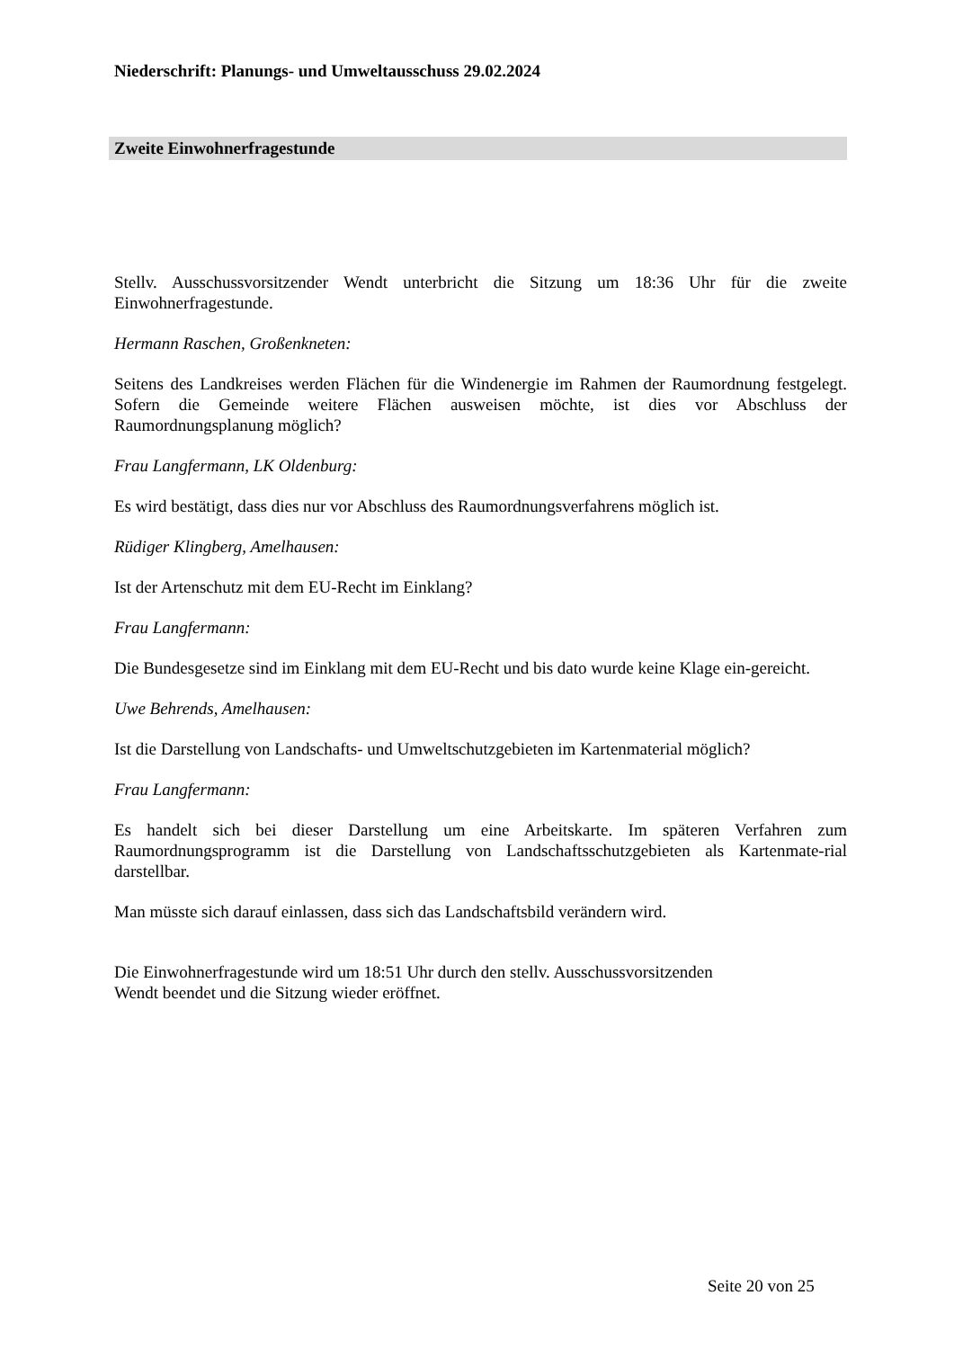Niederschrift: Planungs- und Umweltausschuss 29.02.2024
Zweite Einwohnerfragestunde
Stellv. Ausschussvorsitzender Wendt unterbricht die Sitzung um 18:36 Uhr für die zweite Einwohnerfragestunde.
Hermann Raschen, Großenkneten:
Seitens des Landkreises werden Flächen für die Windenergie im Rahmen der Raumordnung festgelegt. Sofern die Gemeinde weitere Flächen ausweisen möchte, ist dies vor Abschluss der Raumordnungsplanung möglich?
Frau Langfermann, LK Oldenburg:
Es wird bestätigt, dass dies nur vor Abschluss des Raumordnungsverfahrens möglich ist.
Rüdiger Klingberg, Amelhausen:
Ist der Artenschutz mit dem EU-Recht im Einklang?
Frau Langfermann:
Die Bundesgesetze sind im Einklang mit dem EU-Recht und bis dato wurde keine Klage ein-gereicht.
Uwe Behrends, Amelhausen:
Ist die Darstellung von Landschafts- und Umweltschutzgebieten im Kartenmaterial möglich?
Frau Langfermann:
Es handelt sich bei dieser Darstellung um eine Arbeitskarte. Im späteren Verfahren zum Raumordnungsprogramm ist die Darstellung von Landschaftsschutzgebieten als Kartenmate-rial darstellbar.
Man müsste sich darauf einlassen, dass sich das Landschaftsbild verändern wird.
Die Einwohnerfragestunde wird um 18:51 Uhr durch den stellv. Ausschussvorsitzenden
Wendt beendet und die Sitzung wieder eröffnet.
Seite 20 von 25